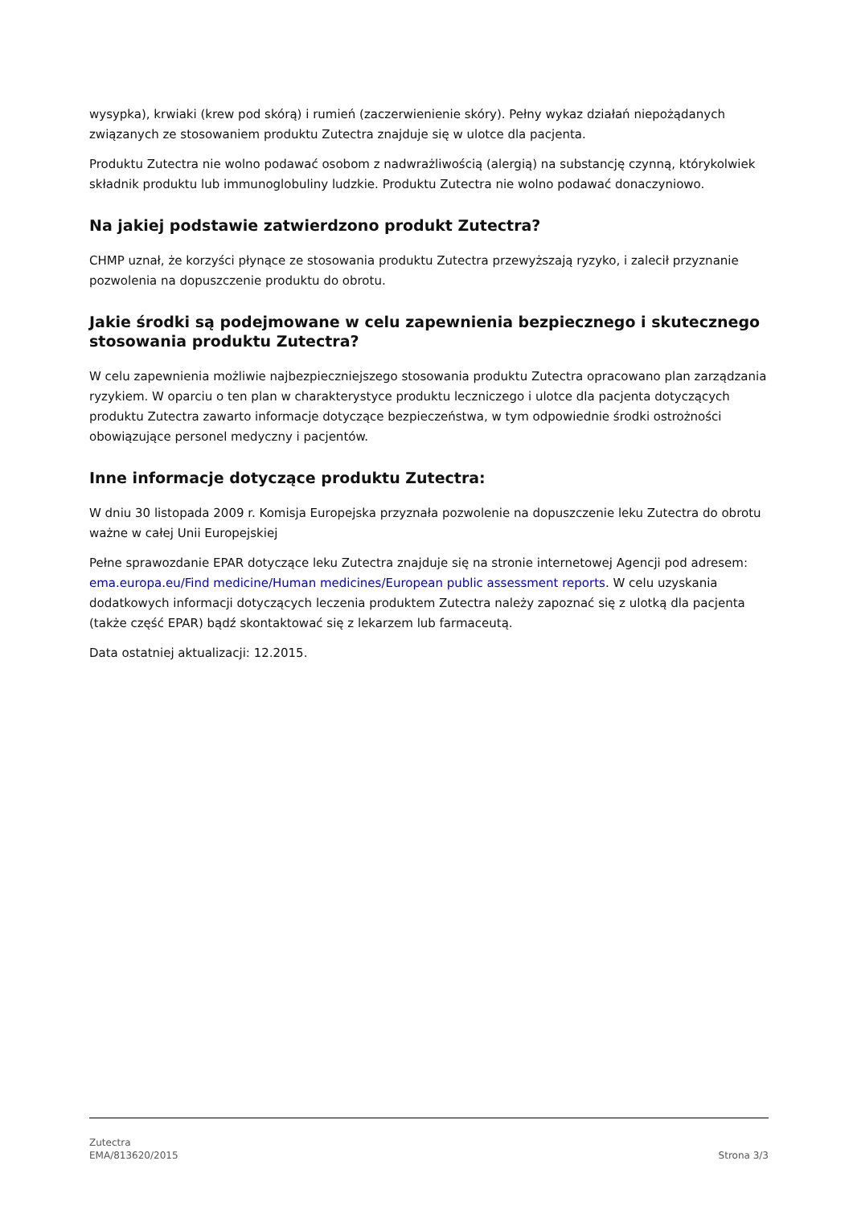wysypka), krwiaki (krew pod skórą) i rumień (zaczerwienienie skóry). Pełny wykaz działań niepożądanych związanych ze stosowaniem produktu Zutectra znajduje się w ulotce dla pacjenta.
Produktu Zutectra nie wolno podawać osobom z nadwrażliwością (alergią) na substancję czynną, którykolwiek składnik produktu lub immunoglobuliny ludzkie. Produktu Zutectra nie wolno podawać donaczyniowo.
Na jakiej podstawie zatwierdzono produkt Zutectra?
CHMP uznał, że korzyści płynące ze stosowania produktu Zutectra przewyższają ryzyko, i zalecił przyznanie pozwolenia na dopuszczenie produktu do obrotu.
Jakie środki są podejmowane w celu zapewnienia bezpiecznego i skutecznego stosowania produktu Zutectra?
W celu zapewnienia możliwie najbezpieczniejszego stosowania produktu Zutectra opracowano plan zarządzania ryzykiem. W oparciu o ten plan w charakterystyce produktu leczniczego i ulotce dla pacjenta dotyczących produktu Zutectra zawarto informacje dotyczące bezpieczeństwa, w tym odpowiednie środki ostrożności obowiązujące personel medyczny i pacjentów.
Inne informacje dotyczące produktu Zutectra:
W dniu 30 listopada 2009 r. Komisja Europejska przyznała pozwolenie na dopuszczenie leku Zutectra do obrotu ważne w całej Unii Europejskiej
Pełne sprawozdanie EPAR dotyczące leku Zutectra znajduje się na stronie internetowej Agencji pod adresem: ema.europa.eu/Find medicine/Human medicines/European public assessment reports. W celu uzyskania dodatkowych informacji dotyczących leczenia produktem Zutectra należy zapoznać się z ulotką dla pacjenta (także część EPAR) bądź skontaktować się z lekarzem lub farmaceutą.
Data ostatniej aktualizacji: 12.2015.
Zutectra
EMA/813620/2015
Strona 3/3